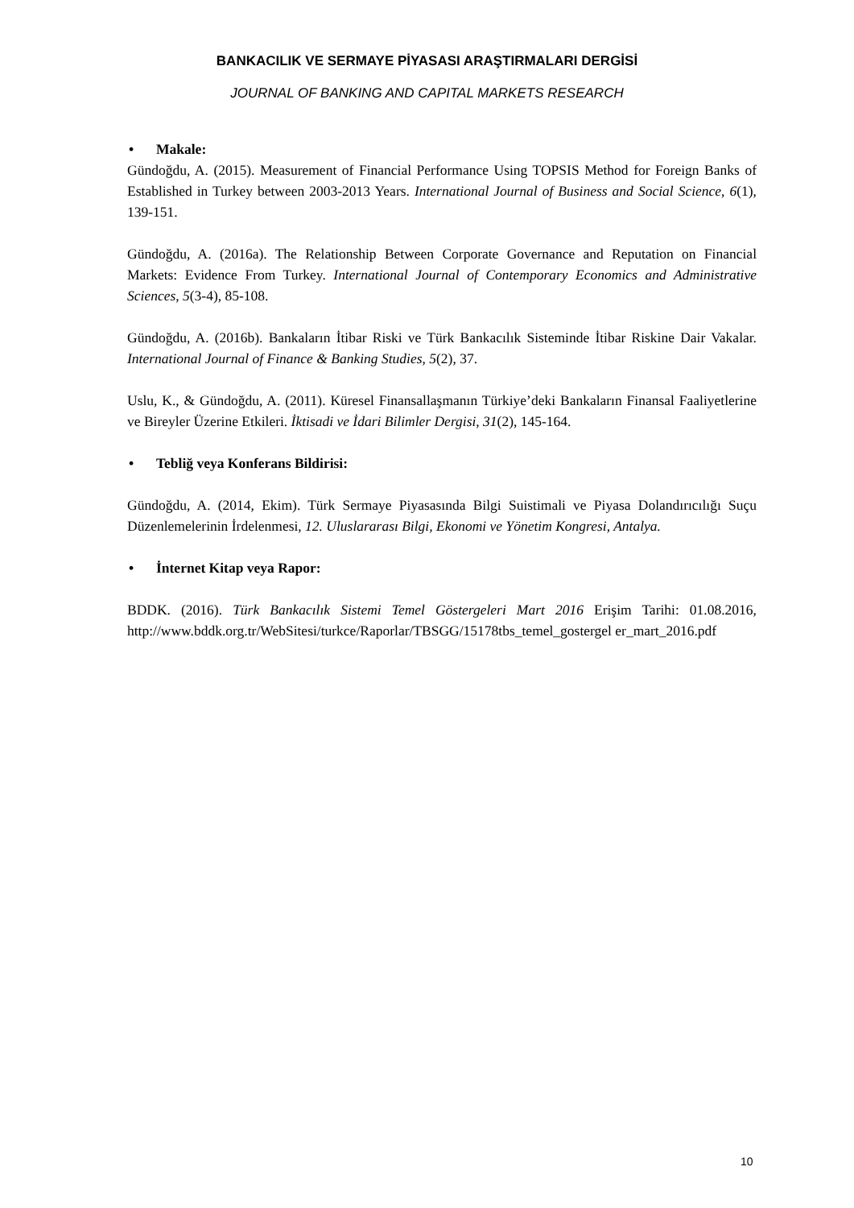BANKACILIK VE SERMAYE PİYASASI ARAŞTIRMALARI DERGİSİ
JOURNAL OF BANKING AND CAPITAL MARKETS RESEARCH
• Makale:
Gündoğdu, A. (2015). Measurement of Financial Performance Using TOPSIS Method for Foreign Banks of Established in Turkey between 2003-2013 Years. International Journal of Business and Social Science, 6(1), 139-151.
Gündoğdu, A. (2016a). The Relationship Between Corporate Governance and Reputation on Financial Markets: Evidence From Turkey. International Journal of Contemporary Economics and Administrative Sciences, 5(3-4), 85-108.
Gündoğdu, A. (2016b). Bankaların İtibar Riski ve Türk Bankacılık Sisteminde İtibar Riskine Dair Vakalar. International Journal of Finance & Banking Studies, 5(2), 37.
Uslu, K., & Gündoğdu, A. (2011). Küresel Finansallaşmanın Türkiye’deki Bankaların Finansal Faaliyetlerine ve Bireyler Üzerine Etkileri. İktisadi ve İdari Bilimler Dergisi, 31(2), 145-164.
• Tebliğ veya Konferans Bildirisi:
Gündoğdu, A. (2014, Ekim). Türk Sermaye Piyasasında Bilgi Suistimali ve Piyasa Dolandırıcılığı Suçu Düzenlemelerinin İrdelenmesi, 12. Uluslararası Bilgi, Ekonomi ve Yönetim Kongresi, Antalya.
• İnternet Kitap veya Rapor:
BDDK. (2016). Türk Bankacılık Sistemi Temel Göstergeleri Mart 2016 Erişim Tarihi: 01.08.2016, http://www.bddk.org.tr/WebSitesi/turkce/Raporlar/TBSGG/15178tbs_temel_gostergel er_mart_2016.pdf
10